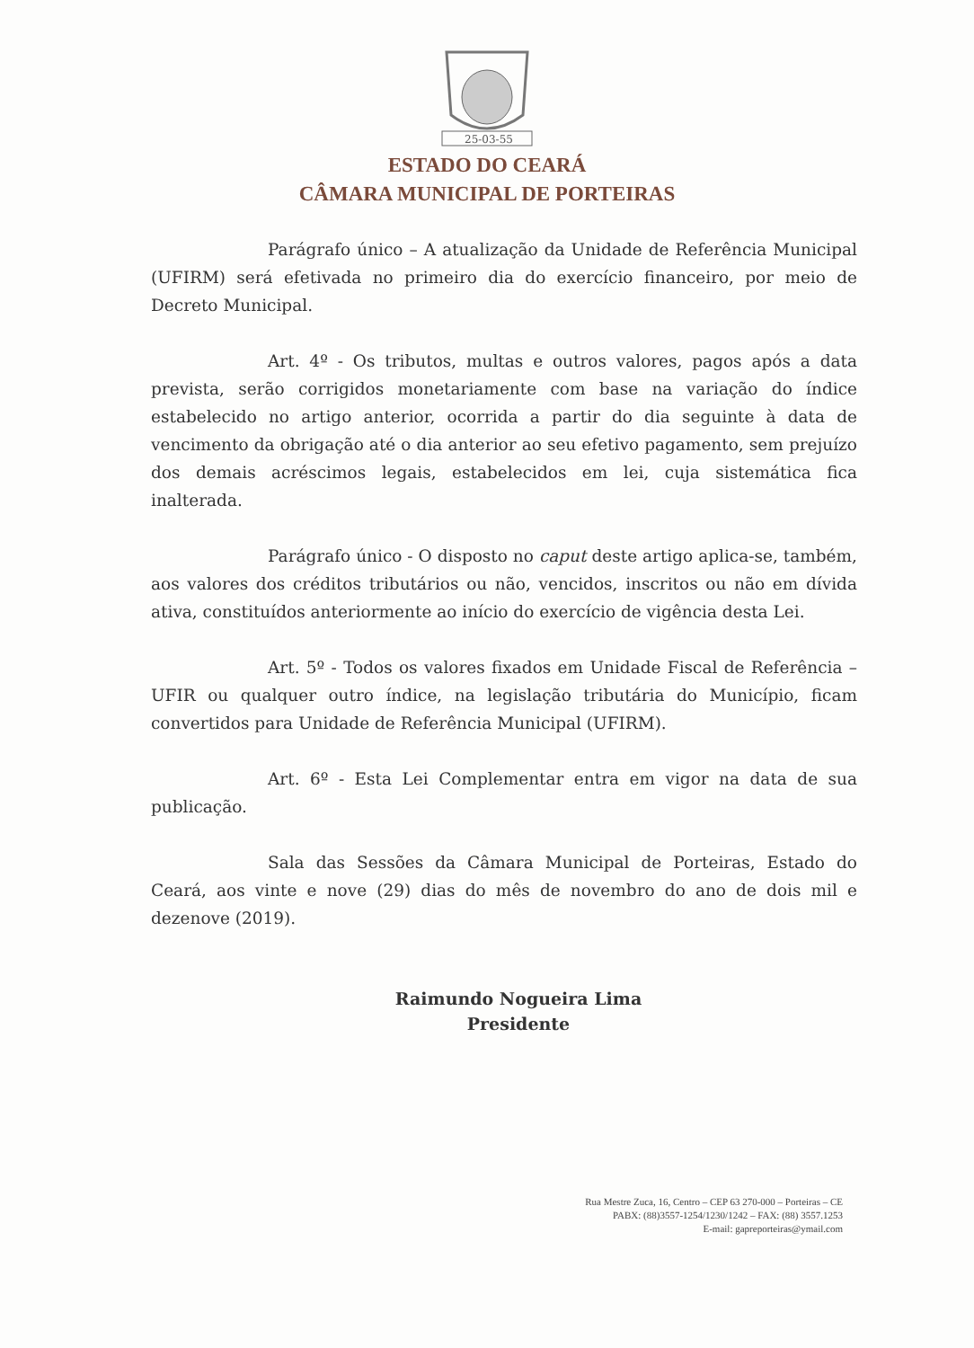25-03-55
ESTADO DO CEARÁ
CÂMARA MUNICIPAL DE PORTEIRAS
Parágrafo único – A atualização da Unidade de Referência Municipal (UFIRM) será efetivada no primeiro dia do exercício financeiro, por meio de Decreto Municipal.
Art. 4º - Os tributos, multas e outros valores, pagos após a data prevista, serão corrigidos monetariamente com base na variação do índice estabelecido no artigo anterior, ocorrida a partir do dia seguinte à data de vencimento da obrigação até o dia anterior ao seu efetivo pagamento, sem prejuízo dos demais acréscimos legais, estabelecidos em lei, cuja sistemática fica inalterada.
Parágrafo único - O disposto no caput deste artigo aplica-se, também, aos valores dos créditos tributários ou não, vencidos, inscritos ou não em dívida ativa, constituídos anteriormente ao início do exercício de vigência desta Lei.
Art. 5º - Todos os valores fixados em Unidade Fiscal de Referência – UFIR ou qualquer outro índice, na legislação tributária do Município, ficam convertidos para Unidade de Referência Municipal (UFIRM).
Art. 6º - Esta Lei Complementar entra em vigor na data de sua publicação.
Sala das Sessões da Câmara Municipal de Porteiras, Estado do Ceará, aos vinte e nove (29) dias do mês de novembro do ano de dois mil e dezenove (2019).
Raimundo Nogueira Lima
Presidente
Rua Mestre Zuca, 16, Centro – CEP 63 270-000 – Porteiras – CE
PABX: (88)3557-1254/1230/1242 – FAX: (88) 3557.1253
E-mail: gapreporteiras@ymail.com